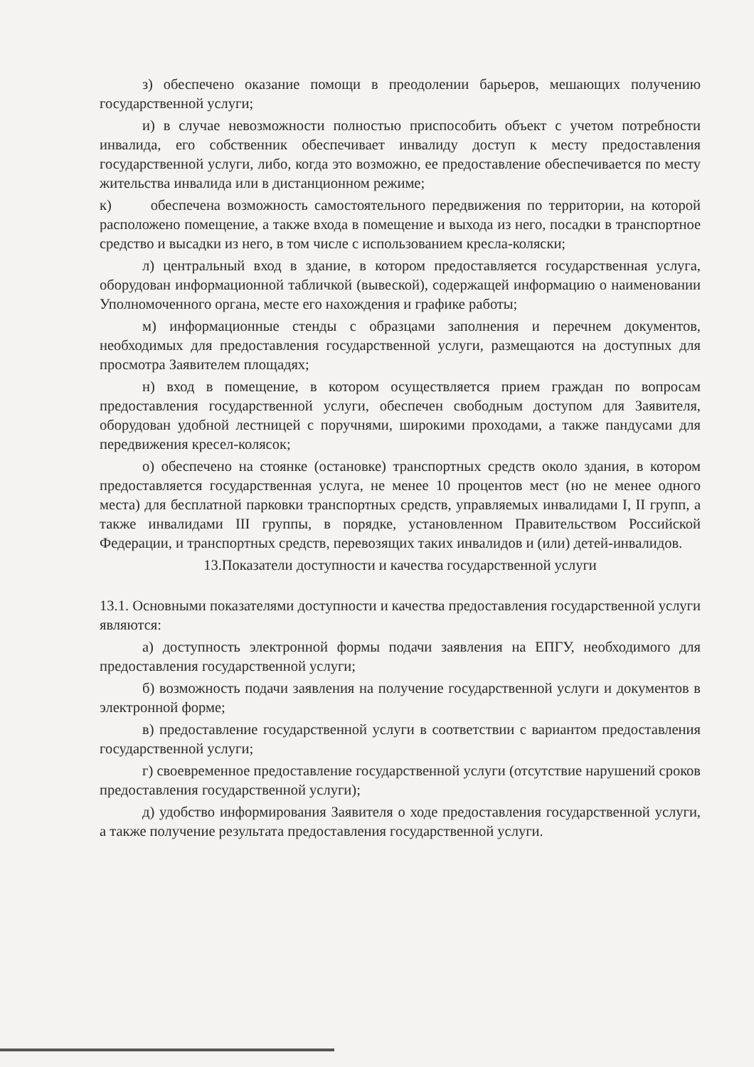з) обеспечено оказание помощи в преодолении барьеров, мешающих получению государственной услуги;
и) в случае невозможности полностью приспособить объект с учетом потребности инвалида, его собственник обеспечивает инвалиду доступ к месту предоставления государственной услуги, либо, когда это возможно, ее предоставление обеспечивается по месту жительства инвалида или в дистанционном режиме;
к) обеспечена возможность самостоятельного передвижения по территории, на которой расположено помещение, а также входа в помещение и выхода из него, посадки в транспортное средство и высадки из него, в том числе с использованием кресла-коляски;
л) центральный вход в здание, в котором предоставляется государственная услуга, оборудован информационной табличкой (вывеской), содержащей информацию о наименовании Уполномоченного органа, месте его нахождения и графике работы;
м) информационные стенды с образцами заполнения и перечнем документов, необходимых для предоставления государственной услуги, размещаются на доступных для просмотра Заявителем площадях;
н) вход в помещение, в котором осуществляется прием граждан по вопросам предоставления государственной услуги, обеспечен свободным доступом для Заявителя, оборудован удобной лестницей с поручнями, широкими проходами, а также пандусами для передвижения кресел-колясок;
о) обеспечено на стоянке (остановке) транспортных средств около здания, в котором предоставляется государственная услуга, не менее 10 процентов мест (но не менее одного места) для бесплатной парковки транспортных средств, управляемых инвалидами I, II групп, а также инвалидами III группы, в порядке, установленном Правительством Российской Федерации, и транспортных средств, перевозящих таких инвалидов и (или) детей-инвалидов.
13.Показатели доступности и качества государственной услуги
13.1. Основными показателями доступности и качества предоставления государственной услуги являются:
а) доступность электронной формы подачи заявления на ЕПГУ, необходимого для предоставления государственной услуги;
б) возможность подачи заявления на получение государственной услуги и документов в электронной форме;
в) предоставление государственной услуги в соответствии с вариантом предоставления государственной услуги;
г) своевременное предоставление государственной услуги (отсутствие нарушений сроков предоставления государственной услуги);
д) удобство информирования Заявителя о ходе предоставления государственной услуги, а также получение результата предоставления государственной услуги.